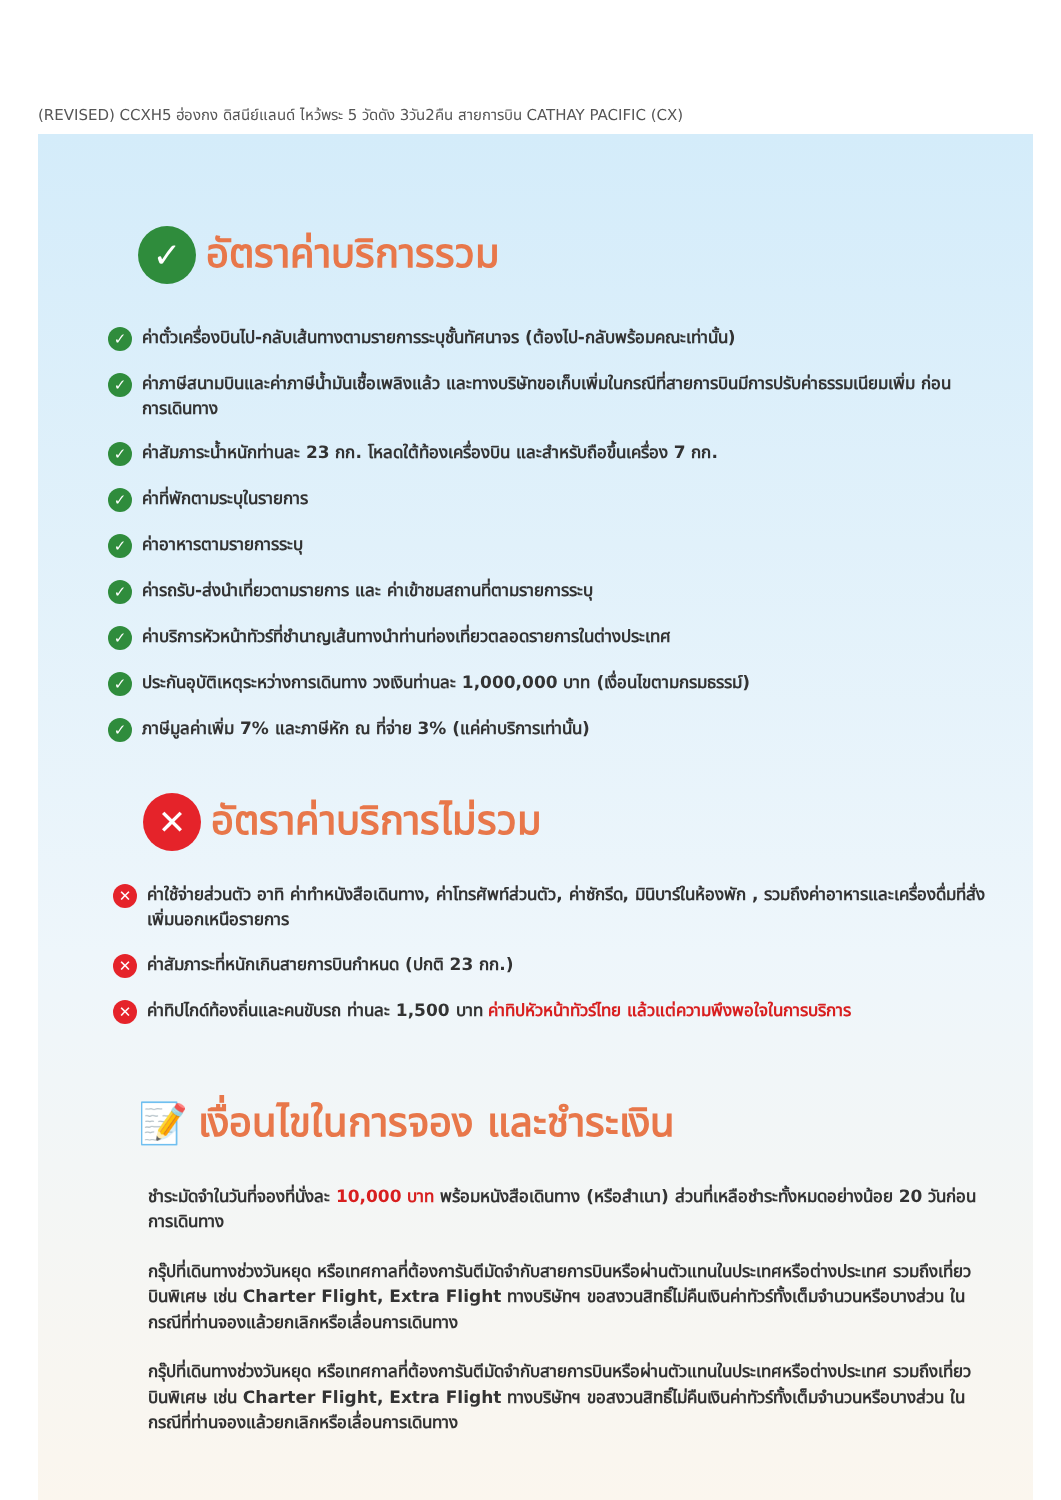(REVISED) CCXH5 ฮ่องกง ดิสนีย์แลนด์ ไหว้พระ 5 วัดดัง 3วัน2คืน สายการบิน CATHAY PACIFIC (CX)
✓ อัตราค่าบริการรวม
✓ ค่าตั๋วเครื่องบินไป-กลับเส้นทางตามรายการระบุชั้นทัศนาจร (ต้องไป-กลับพร้อมคณะเท่านั้น)
✓ ค่าภาษีสนามบินและค่าภาษีน้ำมันเชื้อเพลิงแล้ว และทางบริษัทขอเก็บเพิ่มในกรณีที่สายการบินมีการปรับค่าธรรมเนียมเพิ่ม ก่อนการเดินทาง
✓ ค่าสัมภาระน้ำหนักท่านละ 23 กก. โหลดใต้ท้องเครื่องบิน และสำหรับถือขึ้นเครื่อง 7 กก.
✓ ค่าที่พักตามระบุในรายการ
✓ ค่าอาหารตามรายการระบุ
✓ ค่ารถรับ-ส่งนำเที่ยวตามรายการ และ ค่าเข้าชมสถานที่ตามรายการระบุ
✓ ค่าบริการหัวหน้าทัวร์ที่ชำนาญเส้นทางนำท่านท่องเที่ยวตลอดรายการในต่างประเทศ
✓ ประกันอุบัติเหตุระหว่างการเดินทาง วงเงินท่านละ 1,000,000 บาท (เงื่อนไขตามกรมธรรม์)
✓ ภาษีมูลค่าเพิ่ม 7% และภาษีหัก ณ ที่จ่าย 3% (แค่ค่าบริการเท่านั้น)
✕ อัตราค่าบริการไม่รวม
✕ ค่าใช้จ่ายส่วนตัว อาทิ ค่าทำหนังสือเดินทาง, ค่าโทรศัพท์ส่วนตัว, ค่าซักรีด, มินิบาร์ในห้องพัก , รวมถึงค่าอาหารและเครื่องดื่มที่สั่งเพิ่มนอกเหนือรายการ
✕ ค่าสัมภาระที่หนักเกินสายการบินกำหนด (ปกติ 23 กก.)
✕ ค่าทิปไกด์ท้องถิ่นและคนขับรถ ท่านละ 1,500 บาท ค่าทิปหัวหน้าทัวร์ไทย แล้วแต่ความพึงพอใจในการบริการ
📝 เงื่อนไขในการจอง และชำระเงิน
ชำระมัดจำในวันที่จองที่นั่งละ 10,000 บาท พร้อมหนังสือเดินทาง (หรือสำเนา) ส่วนที่เหลือชำระทั้งหมดอย่างน้อย 20 วันก่อนการเดินทาง
กรุ๊ปที่เดินทางช่วงวันหยุด หรือเทศกาลที่ต้องการันตีมัดจำกับสายการบินหรือผ่านตัวแทนในประเทศหรือต่างประเทศ รวมถึงเที่ยวบินพิเศษ เช่น Charter Flight, Extra Flight ทางบริษัทฯ ขอสงวนสิทธิ์ไม่คืนเงินค่าทัวร์ทั้งเต็มจำนวนหรือบางส่วน ในกรณีที่ท่านจองแล้วยกเลิกหรือเลื่อนการเดินทาง
กรุ๊ปที่เดินทางช่วงวันหยุด หรือเทศกาลที่ต้องการันตีมัดจำกับสายการบินหรือผ่านตัวแทนในประเทศหรือต่างประเทศ รวมถึงเที่ยวบินพิเศษ เช่น Charter Flight, Extra Flight ทางบริษัทฯ ขอสงวนสิทธิ์ไม่คืนเงินค่าทัวร์ทั้งเต็มจำนวนหรือบางส่วน ในกรณีที่ท่านจองแล้วยกเลิกหรือเลื่อนการเดินทาง